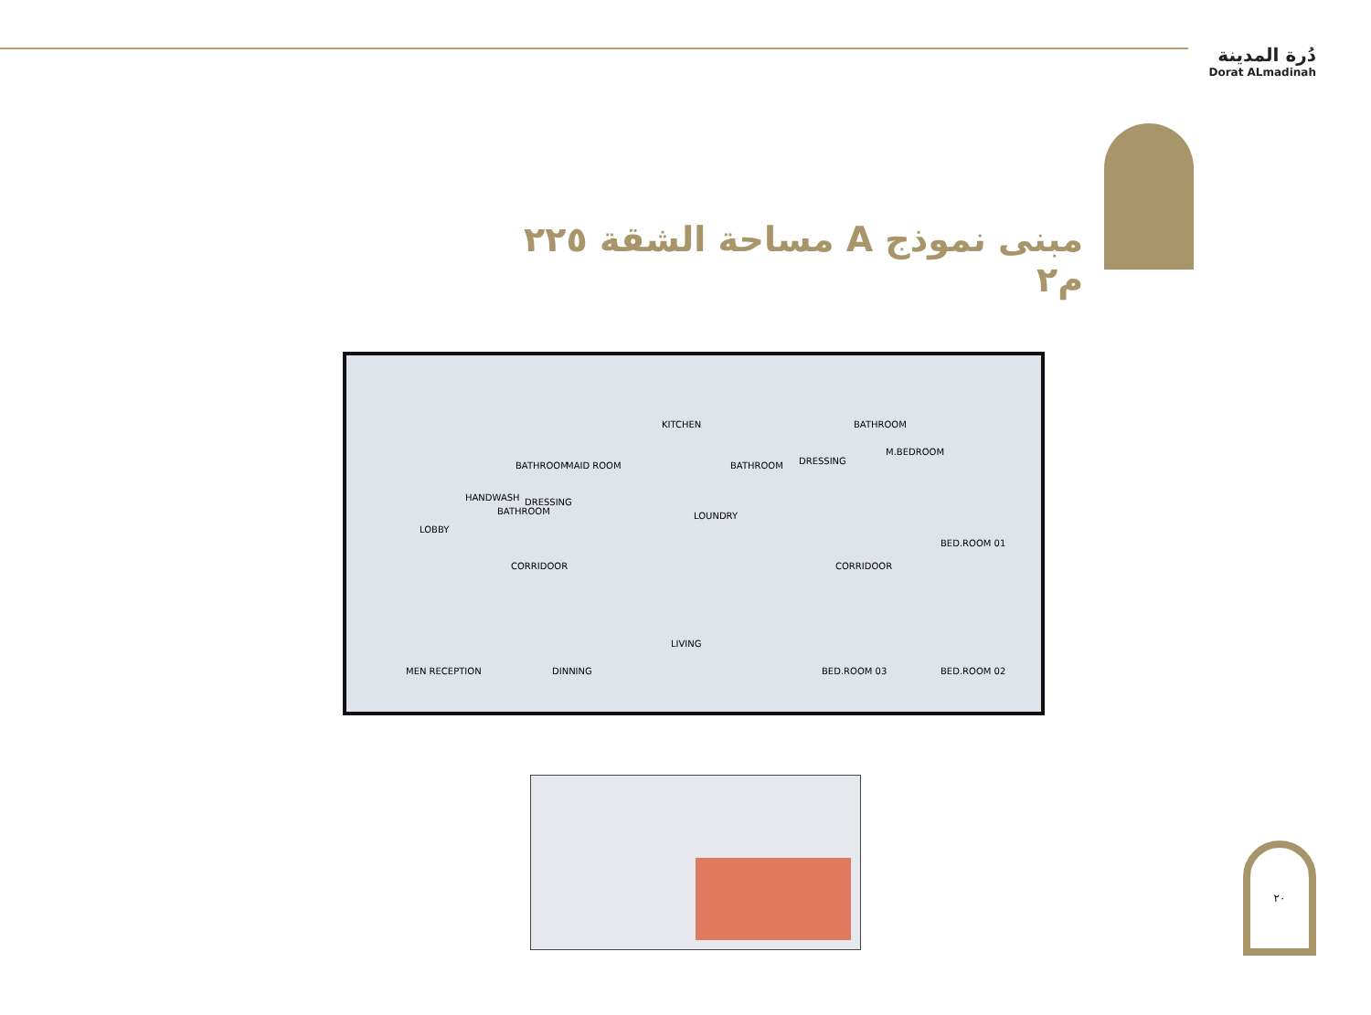دُرة المدينة
Dorat ALmadinah
مبنى نموذج A مساحة الشقة ٢٢٥ م٢
KITCHEN
BATHROOM
BATHROOM
M.BEDROOM
BATHROOM
BATHROOM MAID ROOM DRESSING
HANDWASH DRESSING
LOUNDRY
LOBBY
CORRIDOOR CORRIDOOR
BED.ROOM 01
LIVING
MEN RECEPTION DINNING BED.ROOM 03 BED.ROOM 02
٢٠